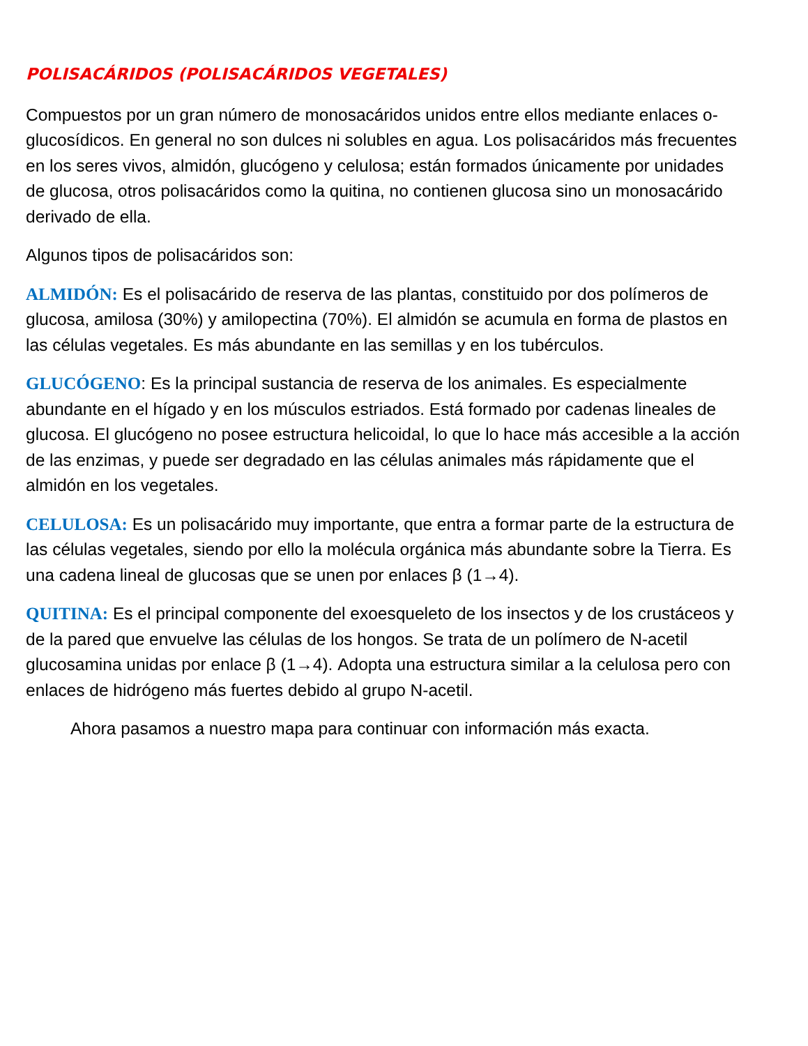POLISACÁRIDOS (POLISACÁRIDOS VEGETALES)
Compuestos por un gran número de monosacáridos unidos entre ellos mediante enlaces o-glucosídicos. En general no son dulces ni solubles en agua. Los polisacáridos más frecuentes en los seres vivos, almidón, glucógeno y celulosa; están formados únicamente por unidades de glucosa, otros polisacáridos como la quitina, no contienen glucosa sino un monosacárido derivado de ella.
Algunos tipos de polisacáridos son:
ALMIDÓN: Es el polisacárido de reserva de las plantas, constituido por dos polímeros de glucosa, amilosa (30%) y amilopectina (70%). El almidón se acumula en forma de plastos en las células vegetales. Es más abundante en las semillas y en los tubérculos.
GLUCÓGENO: Es la principal sustancia de reserva de los animales. Es especialmente abundante en el hígado y en los músculos estriados. Está formado por cadenas lineales de glucosa. El glucógeno no posee estructura helicoidal, lo que lo hace más accesible a la acción de las enzimas, y puede ser degradado en las células animales más rápidamente que el almidón en los vegetales.
CELULOSA: Es un polisacárido muy importante, que entra a formar parte de la estructura de las células vegetales, siendo por ello la molécula orgánica más abundante sobre la Tierra. Es una cadena lineal de glucosas que se unen por enlaces β (1→4).
QUITINA: Es el principal componente del exoesqueleto de los insectos y de los crustáceos y de la pared que envuelve las células de los hongos. Se trata de un polímero de N-acetil glucosamina unidas por enlace β (1→4). Adopta una estructura similar a la celulosa pero con enlaces de hidrógeno más fuertes debido al grupo N-acetil.
Ahora pasamos a nuestro mapa para continuar con información más exacta.